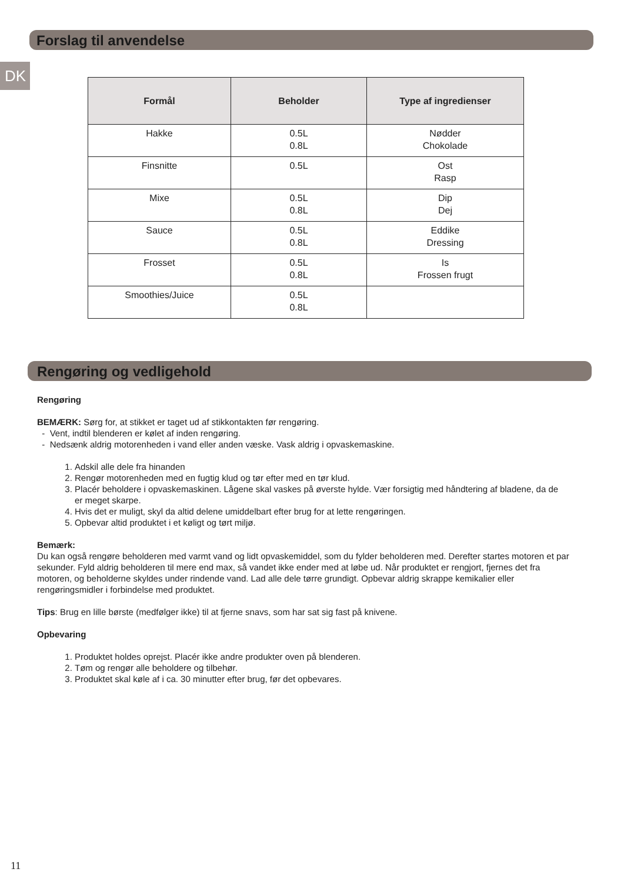Forslag til anvendelse
DK
| Formål | Beholder | Type af ingredienser |
| --- | --- | --- |
| Hakke | 0.5L 0.8L | Nødder Chokolade |
| Finsnitte | 0.5L | Ost Rasp |
| Mixe | 0.5L 0.8L | Dip Dej |
| Sauce | 0.5L 0.8L | Eddike Dressing |
| Frosset | 0.5L 0.8L | Is Frossen frugt |
| Smoothies/Juice | 0.5L 0.8L | |
Rengøring og vedligehold
Rengøring
BEMÆRK: Sørg for, at stikket er taget ud af stikkontakten før rengøring.
- Vent, indtil blenderen er kølet af inden rengøring.
- Nedsænk aldrig motorenheden i vand eller anden væske. Vask aldrig i opvaskemaskine.
1. Adskil alle dele fra hinanden
2. Rengør motorenheden med en fugtig klud og tør efter med en tør klud.
3. Placér beholdere i opvaskemaskinen. Lågene skal vaskes på øverste hylde. Vær forsigtig med håndtering af bladene, da de er meget skarpe.
4. Hvis det er muligt, skyl da altid delene umiddelbart efter brug for at lette rengøringen.
5. Opbevar altid produktet i et køligt og tørt miljø.
Bemærk:
Du kan også rengøre beholderen med varmt vand og lidt opvaskemiddel, som du fylder beholderen med. Derefter startes motoren et par sekunder. Fyld aldrig beholderen til mere end max, så vandet ikke ender med at løbe ud. Når produktet er rengjort, fjernes det fra motoren, og beholderne skyldes under rindende vand. Lad alle dele tørre grundigt. Opbevar aldrig skrappe kemikalier eller rengøringsmidler i forbindelse med produktet.
Tips: Brug en lille børste (medfølger ikke) til at fjerne snavs, som har sat sig fast på knivene.
Opbevaring
1. Produktet holdes oprejst. Placér ikke andre produkter oven på blenderen.
2. Tøm og rengør alle beholdere og tilbehør.
3. Produktet skal køle af i ca. 30 minutter efter brug, før det opbevares.
11